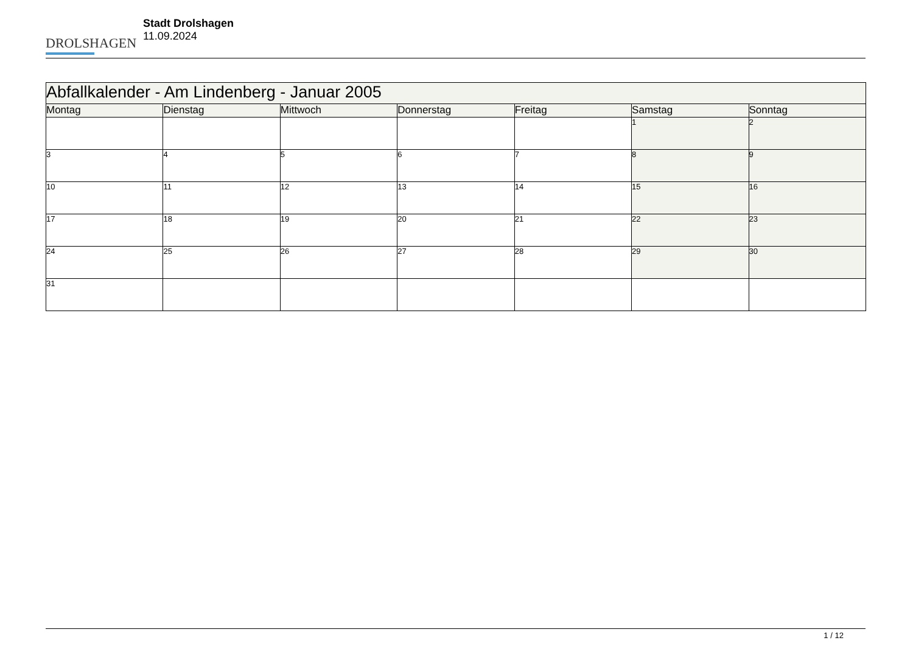DROLSHAGEN
Stadt Drolshagen
11.09.2024
| Abfallkalender - Am Lindenberg - Januar 2005 | | | | | | |
| --- | --- | --- | --- | --- | --- | --- |
| Montag | Dienstag | Mittwoch | Donnerstag | Freitag | Samstag | Sonntag |
| | | | | | 1 | 2 |
| 3 | 4 | 5 | 6 | 7 | 8 | 9 |
| 10 | 11 | 12 | 13 | 14 | 15 | 16 |
| 17 | 18 | 19 | 20 | 21 | 22 | 23 |
| 24 | 25 | 26 | 27 | 28 | 29 | 30 |
| 31 | | | | | | |
1 / 12